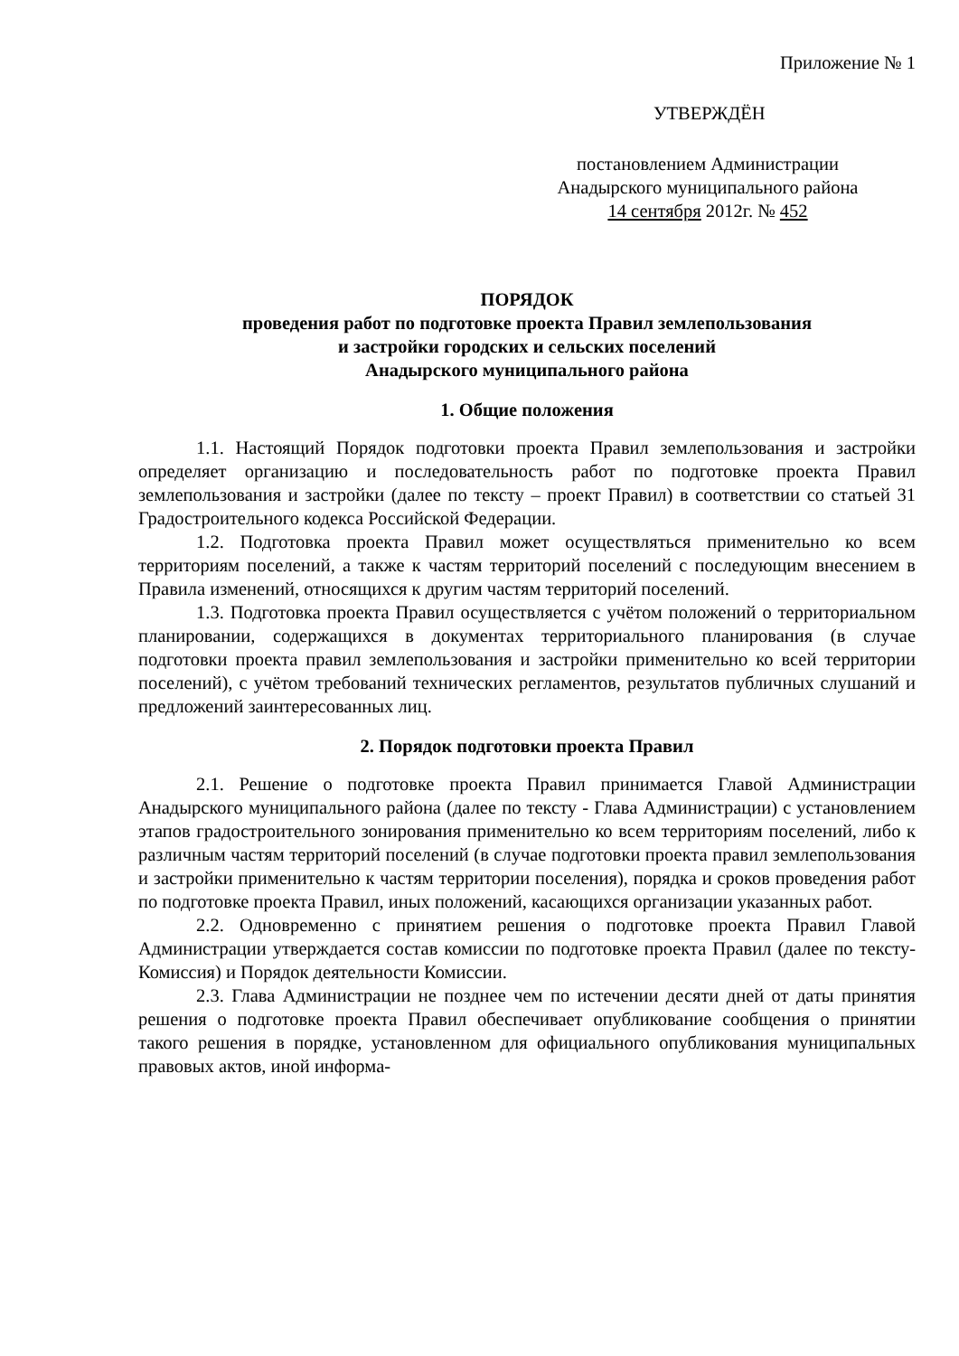Приложение № 1
УТВЕРЖДЁН
постановлением Администрации
Анадырского муниципального района
14 сентября 2012г. № 452
ПОРЯДОК
проведения работ по подготовке проекта Правил землепользования
и застройки городских и сельских поселений
Анадырского муниципального района
1. Общие положения
1.1. Настоящий Порядок подготовки проекта Правил землепользования и застройки определяет организацию и последовательность работ по подготовке проекта Правил землепользования и застройки (далее по тексту – проект Правил) в соответствии со статьей 31 Градостроительного кодекса Российской Федерации.
1.2. Подготовка проекта Правил может осуществляться применительно ко всем территориям поселений, а также к частям территорий поселений с последующим внесением в Правила изменений, относящихся к другим частям территорий поселений.
1.3. Подготовка проекта Правил осуществляется с учётом положений о территориальном планировании, содержащихся в документах территориального планирования (в случае подготовки проекта правил землепользования и застройки применительно ко всей территории поселений), с учётом требований технических регламентов, результатов публичных слушаний и предложений заинтересованных лиц.
2. Порядок подготовки проекта Правил
2.1. Решение о подготовке проекта Правил принимается Главой Администрации Анадырского муниципального района (далее по тексту - Глава Администрации) с установлением этапов градостроительного зонирования применительно ко всем территориям поселений, либо к различным частям территорий поселений (в случае подготовки проекта правил землепользования и застройки применительно к частям территории поселения), порядка и сроков проведения работ по подготовке проекта Правил, иных положений, касающихся организации указанных работ.
2.2. Одновременно с принятием решения о подготовке проекта Правил Главой Администрации утверждается состав комиссии по подготовке проекта Правил (далее по тексту- Комиссия) и Порядок деятельности Комиссии.
2.3. Глава Администрации не позднее чем по истечении десяти дней от даты принятия решения о подготовке проекта Правил обеспечивает опубликование сообщения о принятии такого решения в порядке, установленном для официального опубликования муниципальных правовых актов, иной информа-